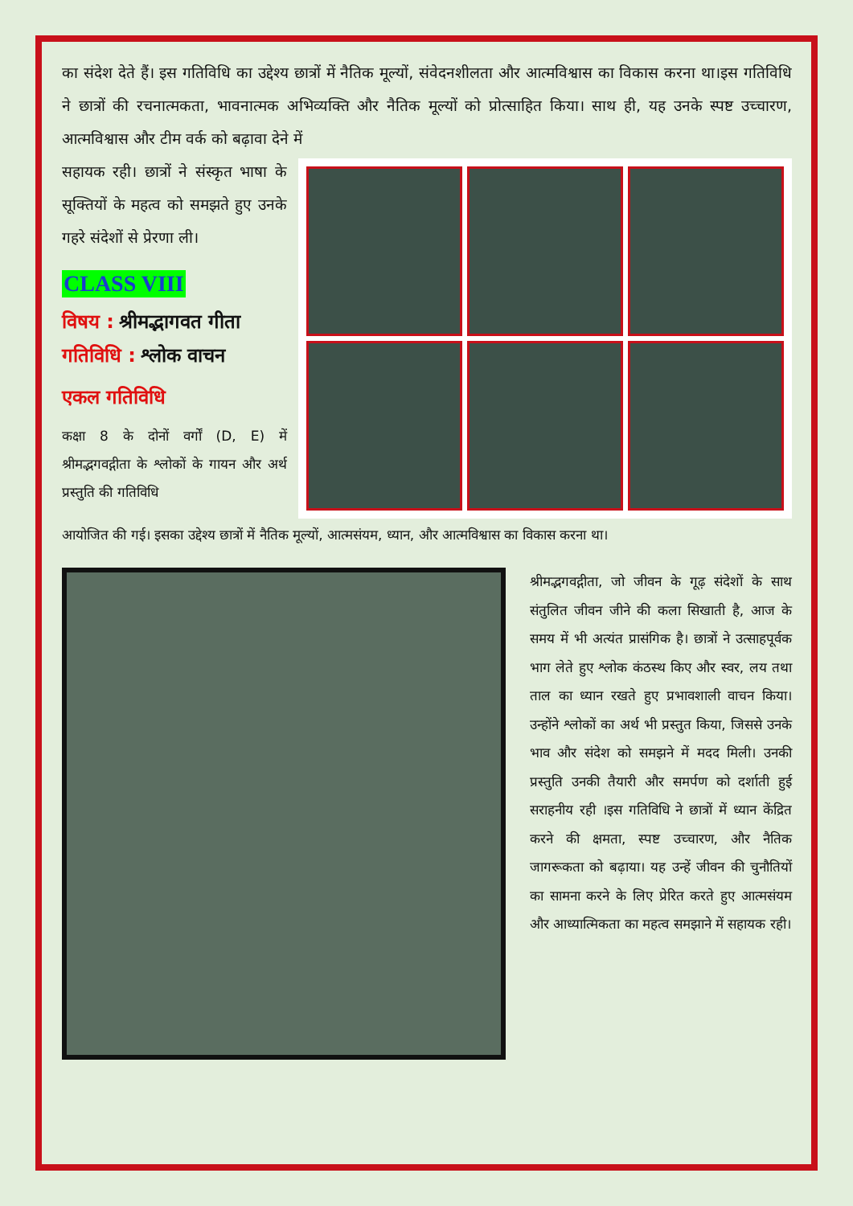का संदेश देते हैं। इस गतिविधि का उद्देश्य छात्रों में नैतिक मूल्यों, संवेदनशीलता और आत्मविश्वास का विकास करना था।इस गतिविधि ने छात्रों की रचनात्मकता, भावनात्मक अभिव्यक्ति और नैतिक मूल्यों को प्रोत्साहित किया। साथ ही, यह उनके स्पष्ट उच्चारण, आत्मविश्वास और टीम वर्क को बढ़ावा देने में
सहायक रही। छात्रों ने संस्कृत भाषा के सूक्तियों के महत्व को समझते हुए उनके गहरे संदेशों से प्रेरणा ली।
CLASS VIII
विषय : श्रीमद्भागवत गीता
गतिविधि : श्लोक वाचन
एकल गतिविधि
कक्षा 8 के दोनों वर्गों (D, E) में श्रीमद्भगवद्गीता के श्लोकों के गायन और अर्थ प्रस्तुति की गतिविधि
आयोजित की गई। इसका उद्देश्य छात्रों में नैतिक मूल्यों, आत्मसंयम, ध्यान, और आत्मविश्वास का विकास करना था।
श्रीमद्भगवद्गीता, जो जीवन के गूढ़ संदेशों के साथ संतुलित जीवन जीने की कला सिखाती है, आज के समय में भी अत्यंत प्रासंगिक है। छात्रों ने उत्साहपूर्वक भाग लेते हुए श्लोक कंठस्थ किए और स्वर, लय तथा ताल का ध्यान रखते हुए प्रभावशाली वाचन किया। उन्होंने श्लोकों का अर्थ भी प्रस्तुत किया, जिससे उनके भाव और संदेश को समझने में मदद मिली। उनकी प्रस्तुति उनकी तैयारी और समर्पण को दर्शाती हुई सराहनीय रही ।इस गतिविधि ने छात्रों में ध्यान केंद्रित करने की क्षमता, स्पष्ट उच्चारण, और नैतिक जागरूकता को बढ़ाया। यह उन्हें जीवन की चुनौतियों का सामना करने के लिए प्रेरित करते हुए आत्मसंयम और आध्यात्मिकता का महत्व समझाने में सहायक रही।